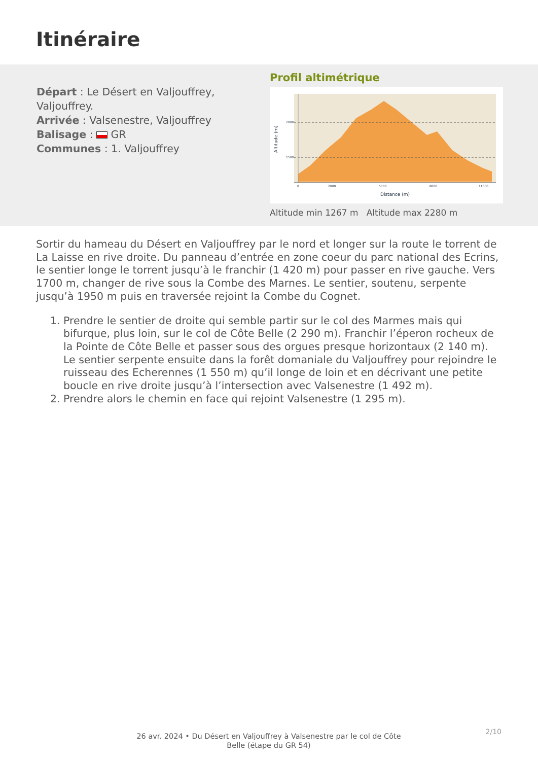Itinéraire
Départ : Le Désert en Valjouffrey, Valjouffrey.
Arrivée : Valsenestre, Valjouffrey
Balisage : GR
Communes : 1. Valjouffrey
Profil altimétrique
2000
1500
0
2000
5000
8000
11000
Distance (m)
Altitude (m)
Altitude min 1267 m Altitude max 2280 m
Sortir du hameau du Désert en Valjouffrey par le nord et longer sur la route le torrent de La Laisse en rive droite. Du panneau d’entrée en zone coeur du parc national des Ecrins, le sentier longe le torrent jusqu’à le franchir (1 420 m) pour passer en rive gauche. Vers 1700 m, changer de rive sous la Combe des Marnes. Le sentier, soutenu, serpente jusqu’à 1950 m puis en traversée rejoint la Combe du Cognet.
1. Prendre le sentier de droite qui semble partir sur le col des Marmes mais qui bifurque, plus loin, sur le col de Côte Belle (2 290 m). Franchir l’éperon rocheux de la Pointe de Côte Belle et passer sous des orgues presque horizontaux (2 140 m). Le sentier serpente ensuite dans la forêt domaniale du Valjouffrey pour rejoindre le ruisseau des Echerennes (1 550 m) qu’il longe de loin et en décrivant une petite boucle en rive droite jusqu’à l’intersection avec Valsenestre (1 492 m).
2. Prendre alors le chemin en face qui rejoint Valsenestre (1 295 m).
26 avr. 2024 • Du Désert en Valjouffrey à Valsenestre par le col de Côte Belle (étape du GR 54)
2/10